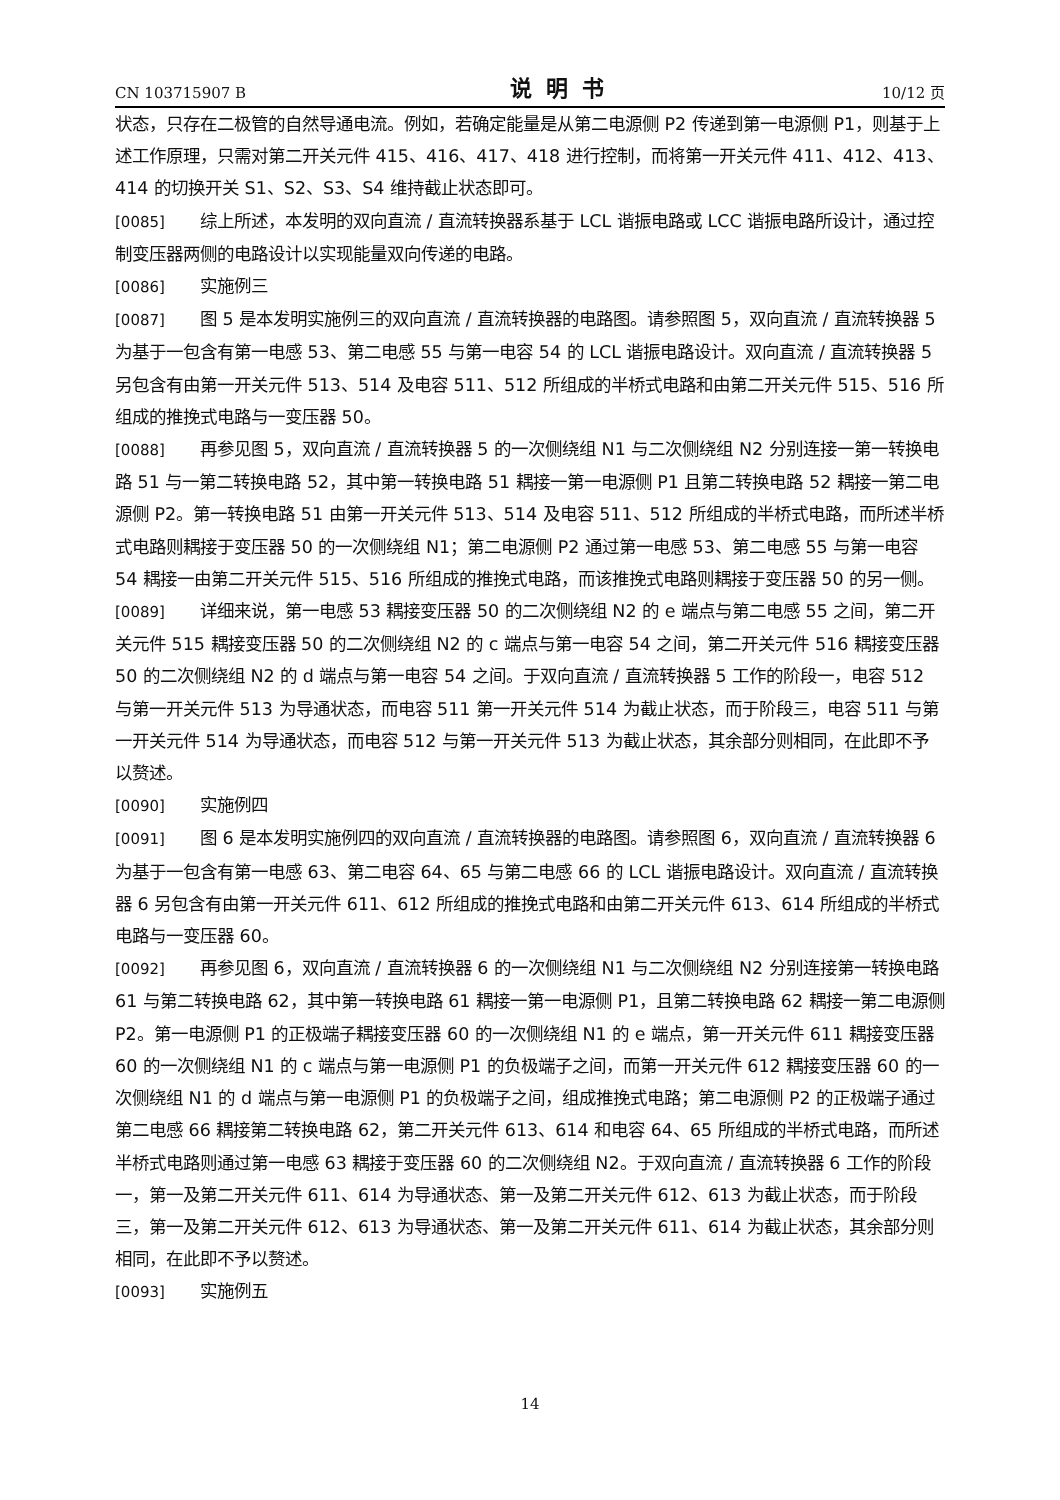CN 103715907 B 说明书 10/12 页
状态，只存在二极管的自然导通电流。例如，若确定能量是从第二电源侧 P2 传递到第一电源侧 P1，则基于上述工作原理，只需对第二开关元件 415、416、417、418 进行控制，而将第一开关元件 411、412、413、414 的切换开关 S1、S2、S3、S4 维持截止状态即可。
[0085] 综上所述，本发明的双向直流 / 直流转换器系基于 LCL 谐振电路或 LCC 谐振电路所设计，通过控制变压器两侧的电路设计以实现能量双向传递的电路。
[0086] 实施例三
[0087] 图 5 是本发明实施例三的双向直流 / 直流转换器的电路图。请参照图 5，双向直流 / 直流转换器 5 为基于一包含有第一电感 53、第二电感 55 与第一电容 54 的 LCL 谐振电路设计。双向直流 / 直流转换器 5 另包含有由第一开关元件 513、514 及电容 511、512 所组成的半桥式电路和由第二开关元件 515、516 所组成的推挽式电路与一变压器 50。
[0088] 再参见图 5，双向直流 / 直流转换器 5 的一次侧绕组 N1 与二次侧绕组 N2 分别连接一第一转换电路 51 与一第二转换电路 52，其中第一转换电路 51 耦接一第一电源侧 P1 且第二转换电路 52 耦接一第二电源侧 P2。第一转换电路 51 由第一开关元件 513、514 及电容 511、512 所组成的半桥式电路，而所述半桥式电路则耦接于变压器 50 的一次侧绕组 N1；第二电源侧 P2 通过第一电感 53、第二电感 55 与第一电容 54 耦接一由第二开关元件 515、516 所组成的推挽式电路，而该推挽式电路则耦接于变压器 50 的另一侧。
[0089] 详细来说，第一电感 53 耦接变压器 50 的二次侧绕组 N2 的 e 端点与第二电感 55 之间，第二开关元件 515 耦接变压器 50 的二次侧绕组 N2 的 c 端点与第一电容 54 之间，第二开关元件 516 耦接变压器 50 的二次侧绕组 N2 的 d 端点与第一电容 54 之间。于双向直流 / 直流转换器 5 工作的阶段一，电容 512 与第一开关元件 513 为导通状态，而电容 511 第一开关元件 514 为截止状态，而于阶段三，电容 511 与第一开关元件 514 为导通状态，而电容 512 与第一开关元件 513 为截止状态，其余部分则相同，在此即不予以赘述。
[0090] 实施例四
[0091] 图 6 是本发明实施例四的双向直流 / 直流转换器的电路图。请参照图 6，双向直流 / 直流转换器 6 为基于一包含有第一电感 63、第二电容 64、65 与第二电感 66 的 LCL 谐振电路设计。双向直流 / 直流转换器 6 另包含有由第一开关元件 611、612 所组成的推挽式电路和由第二开关元件 613、614 所组成的半桥式电路与一变压器 60。
[0092] 再参见图 6，双向直流 / 直流转换器 6 的一次侧绕组 N1 与二次侧绕组 N2 分别连接第一转换电路 61 与第二转换电路 62，其中第一转换电路 61 耦接一第一电源侧 P1，且第二转换电路 62 耦接一第二电源侧 P2。第一电源侧 P1 的正极端子耦接变压器 60 的一次侧绕组 N1 的 e 端点，第一开关元件 611 耦接变压器 60 的一次侧绕组 N1 的 c 端点与第一电源侧 P1 的负极端子之间，而第一开关元件 612 耦接变压器 60 的一次侧绕组 N1 的 d 端点与第一电源侧 P1 的负极端子之间，组成推挽式电路；第二电源侧 P2 的正极端子通过第二电感 66 耦接第二转换电路 62，第二开关元件 613、614 和电容 64、65 所组成的半桥式电路，而所述半桥式电路则通过第一电感 63 耦接于变压器 60 的二次侧绕组 N2。于双向直流 / 直流转换器 6 工作的阶段一，第一及第二开关元件 611、614 为导通状态、第一及第二开关元件 612、613 为截止状态，而于阶段三，第一及第二开关元件 612、613 为导通状态、第一及第二开关元件 611、614 为截止状态，其余部分则相同，在此即不予以赘述。
[0093] 实施例五
14